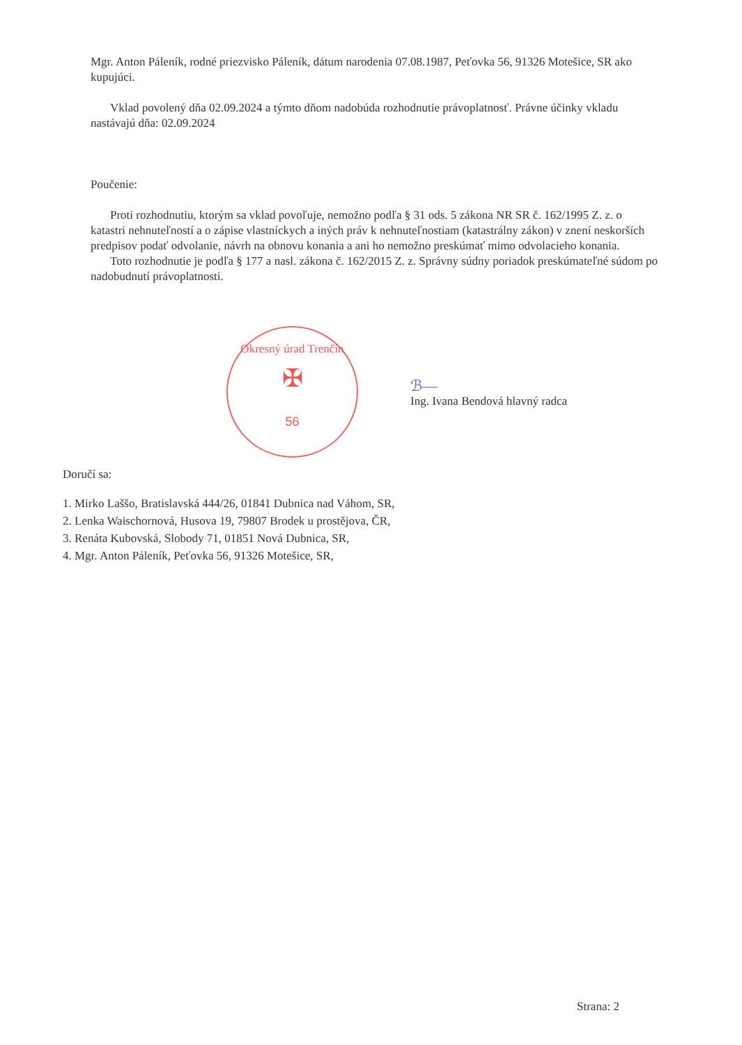Mgr. Anton Páleník, rodné priezvisko Páleník, dátum narodenia 07.08.1987, Peťovka 56, 91326 Motešice, SR ako kupujúci.
Vklad povolený dňa 02.09.2024 a týmto dňom nadobúda rozhodnutie právoplatnosť. Právne účinky vkladu nastávajú dňa: 02.09.2024
Poučenie:
Proti rozhodnutiu, ktorým sa vklad povoľuje, nemožno podľa § 31 ods. 5 zákona NR SR č. 162/1995 Z. z. o katastri nehnuteľností a o zápise vlastníckych a iných práv k nehnuteľnostiam (katastrálny zákon) v znení neskorších predpisov podať odvolanie, návrh na obnovu konania a ani ho nemožno preskúmať mimo odvolacieho konania.
Toto rozhodnutie je podľa § 177 a nasl. zákona č. 162/2015 Z. z. Správny súdny poriadok preskúmateľné súdom po nadobudnutí právoplatnosti.
Okresný úrad Trenčín
✠
56
ℬ—
Ing. Ivana Bendová hlavný radca
Doručí sa:
1. Mirko Laššo, Bratislavská 444/26, 01841 Dubnica nad Váhom, SR,
2. Lenka Waischornová, Husova 19, 79807 Brodek u prostějova, ČR,
3. Renáta Kubovská, Slobody 71, 01851 Nová Dubnica, SR,
4. Mgr. Anton Páleník, Peťovka 56, 91326 Motešice, SR,
Strana: 2